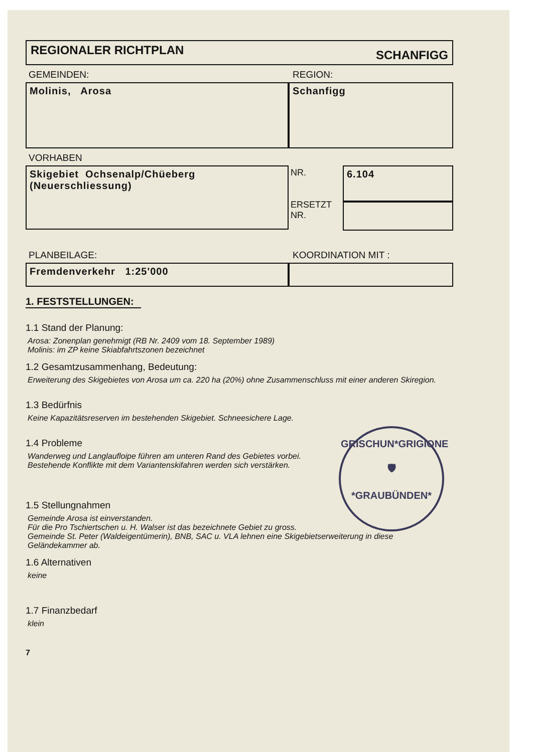REGIONALER RICHTPLAN SCHANFIGG
GEMEINDEN: REGION:
Molinis, Arosa Schanfigg
VORHABEN
Skigebiet Ochsenalp/Chüeberg
(Neuerschliessung)
NR.
ERSETZT
NR.
6.104
PLANBEILAGE: KOORDINATION MIT :
Fremdenverkehr 1:25'000
1. FESTSTELLUNGEN:
1.1 Stand der Planung:
Arosa: Zonenplan genehmigt (RB Nr. 2409 vom 18. September 1989)
Molinis: im ZP keine Skiabfahrtszonen bezeichnet
1.2 Gesamtzusammenhang, Bedeutung:
Erweiterung des Skigebietes von Arosa um ca. 220 ha (20%) ohne Zusammenschluss mit einer anderen Skiregion.
1.3 Bedürfnis
Keine Kapazitätsreserven im bestehenden Skigebiet. Schneesichere Lage.
1.4 Probleme
Wanderweg und Langlaufloipe führen am unteren Rand des Gebietes vorbei.
Bestehende Konflikte mit dem Variantenskifahren werden sich verstärken.
1.5 Stellungnahmen
Gemeinde Arosa ist einverstanden.
Für die Pro Tschiertschen u. H. Walser ist das bezeichnete Gebiet zu gross.
Gemeinde St. Peter (Waldeigentümerin), BNB, SAC u. VLA lehnen eine Skigebietserweiterung in diese Geländekammer ab.
1.6 Alternativen
keine
1.7 Finanzbedarf
klein
7
GRISCHUN*GRIGIONE
🛡
*GRAUBÜNDEN*